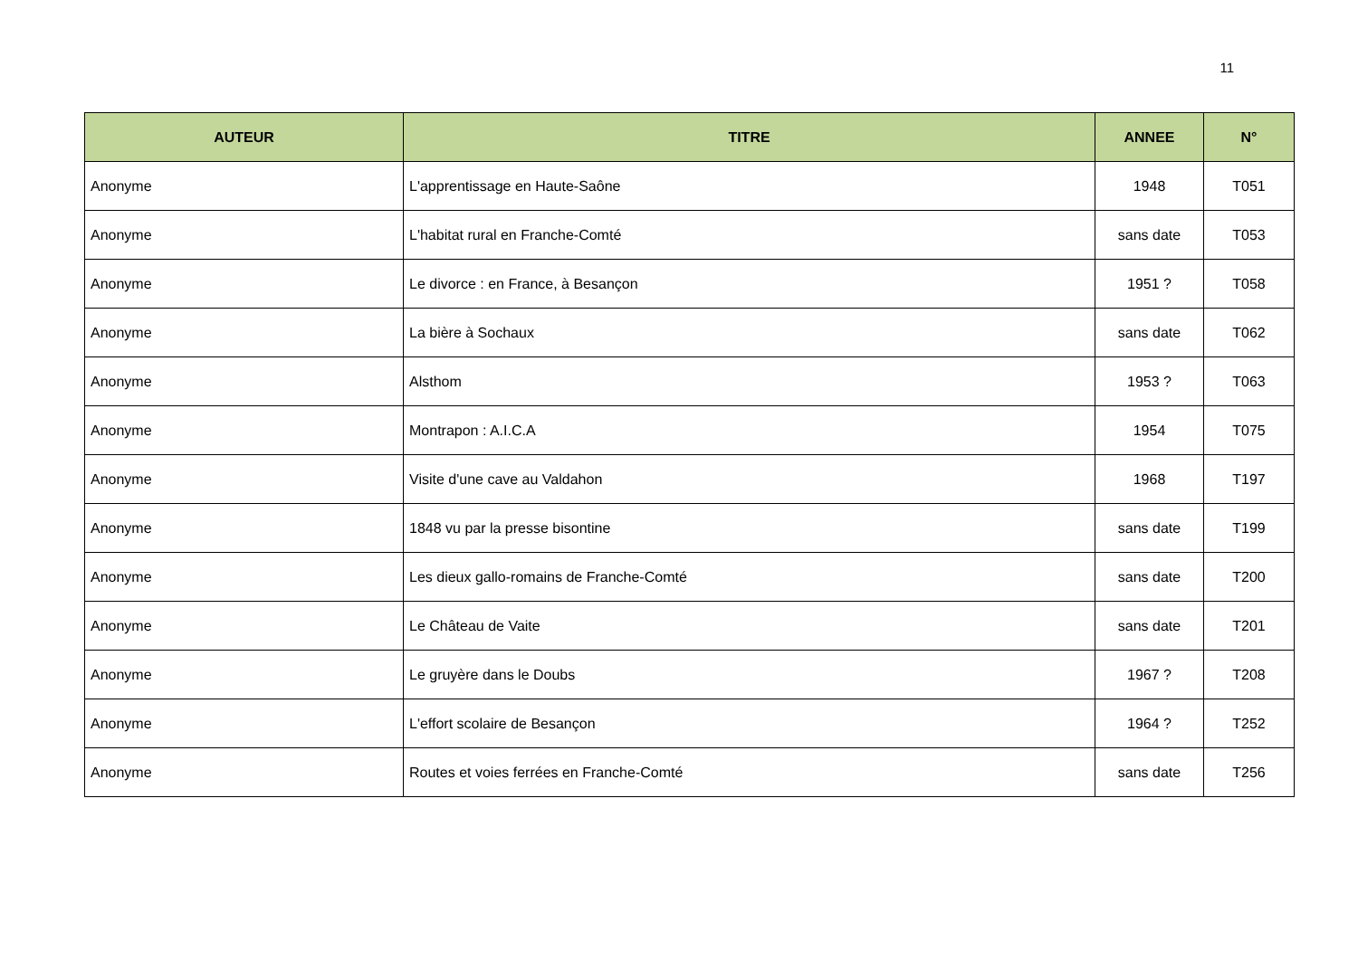11
| AUTEUR | TITRE | ANNEE | N° |
| --- | --- | --- | --- |
| Anonyme | L'apprentissage en Haute-Saône | 1948 | T051 |
| Anonyme | L'habitat rural en Franche-Comté | sans date | T053 |
| Anonyme | Le divorce : en France, à Besançon | 1951 ? | T058 |
| Anonyme | La bière à Sochaux | sans date | T062 |
| Anonyme | Alsthom | 1953 ? | T063 |
| Anonyme | Montrapon : A.I.C.A | 1954 | T075 |
| Anonyme | Visite d'une cave au Valdahon | 1968 | T197 |
| Anonyme | 1848 vu par la presse bisontine | sans date | T199 |
| Anonyme | Les dieux gallo-romains de Franche-Comté | sans date | T200 |
| Anonyme | Le Château de Vaite | sans date | T201 |
| Anonyme | Le gruyère dans le Doubs | 1967 ? | T208 |
| Anonyme | L'effort scolaire de Besançon | 1964 ? | T252 |
| Anonyme | Routes et voies ferrées en Franche-Comté | sans date | T256 |